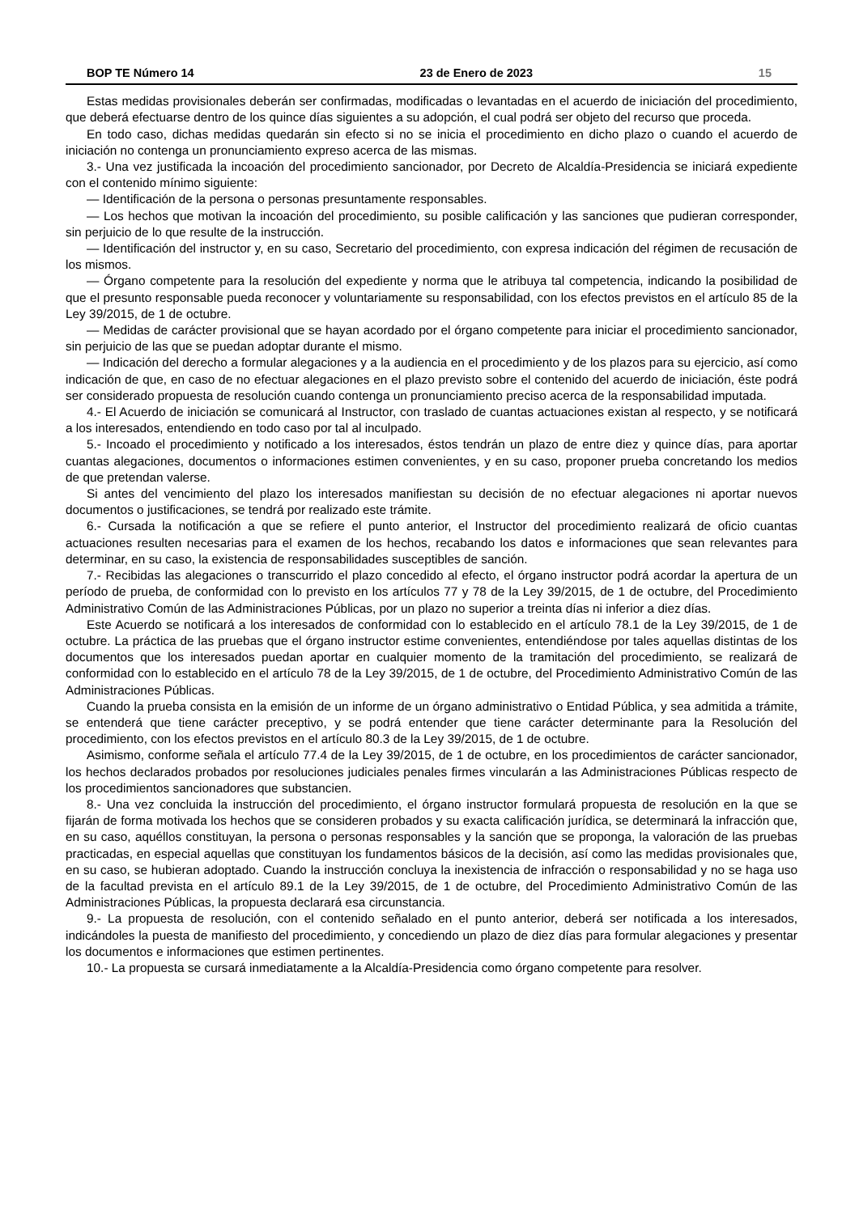BOP TE Número 14 23 de Enero de 2023 15
Estas medidas provisionales deberán ser confirmadas, modificadas o levantadas en el acuerdo de iniciación del procedimiento, que deberá efectuarse dentro de los quince días siguientes a su adopción, el cual podrá ser objeto del recurso que proceda.
En todo caso, dichas medidas quedarán sin efecto si no se inicia el procedimiento en dicho plazo o cuando el acuerdo de iniciación no contenga un pronunciamiento expreso acerca de las mismas.
3.- Una vez justificada la incoación del procedimiento sancionador, por Decreto de Alcaldía-Presidencia se iniciará expediente con el contenido mínimo siguiente:
— Identificación de la persona o personas presuntamente responsables.
— Los hechos que motivan la incoación del procedimiento, su posible calificación y las sanciones que pudieran corresponder, sin perjuicio de lo que resulte de la instrucción.
— Identificación del instructor y, en su caso, Secretario del procedimiento, con expresa indicación del régimen de recusación de los mismos.
— Órgano competente para la resolución del expediente y norma que le atribuya tal competencia, indicando la posibilidad de que el presunto responsable pueda reconocer y voluntariamente su responsabilidad, con los efectos previstos en el artículo 85 de la Ley 39/2015, de 1 de octubre.
— Medidas de carácter provisional que se hayan acordado por el órgano competente para iniciar el procedimiento sancionador, sin perjuicio de las que se puedan adoptar durante el mismo.
— Indicación del derecho a formular alegaciones y a la audiencia en el procedimiento y de los plazos para su ejercicio, así como indicación de que, en caso de no efectuar alegaciones en el plazo previsto sobre el contenido del acuerdo de iniciación, éste podrá ser considerado propuesta de resolución cuando contenga un pronunciamiento preciso acerca de la responsabilidad imputada.
4.- El Acuerdo de iniciación se comunicará al Instructor, con traslado de cuantas actuaciones existan al respecto, y se notificará a los interesados, entendiendo en todo caso por tal al inculpado.
5.- Incoado el procedimiento y notificado a los interesados, éstos tendrán un plazo de entre diez y quince días, para aportar cuantas alegaciones, documentos o informaciones estimen convenientes, y en su caso, proponer prueba concretando los medios de que pretendan valerse.
Si antes del vencimiento del plazo los interesados manifiestan su decisión de no efectuar alegaciones ni aportar nuevos documentos o justificaciones, se tendrá por realizado este trámite.
6.- Cursada la notificación a que se refiere el punto anterior, el Instructor del procedimiento realizará de oficio cuantas actuaciones resulten necesarias para el examen de los hechos, recabando los datos e informaciones que sean relevantes para determinar, en su caso, la existencia de responsabilidades susceptibles de sanción.
7.- Recibidas las alegaciones o transcurrido el plazo concedido al efecto, el órgano instructor podrá acordar la apertura de un período de prueba, de conformidad con lo previsto en los artículos 77 y 78 de la Ley 39/2015, de 1 de octubre, del Procedimiento Administrativo Común de las Administraciones Públicas, por un plazo no superior a treinta días ni inferior a diez días.
Este Acuerdo se notificará a los interesados de conformidad con lo establecido en el artículo 78.1 de la Ley 39/2015, de 1 de octubre. La práctica de las pruebas que el órgano instructor estime convenientes, entendiéndose por tales aquellas distintas de los documentos que los interesados puedan aportar en cualquier momento de la tramitación del procedimiento, se realizará de conformidad con lo establecido en el artículo 78 de la Ley 39/2015, de 1 de octubre, del Procedimiento Administrativo Común de las Administraciones Públicas.
Cuando la prueba consista en la emisión de un informe de un órgano administrativo o Entidad Pública, y sea admitida a trámite, se entenderá que tiene carácter preceptivo, y se podrá entender que tiene carácter determinante para la Resolución del procedimiento, con los efectos previstos en el artículo 80.3 de la Ley 39/2015, de 1 de octubre.
Asimismo, conforme señala el artículo 77.4 de la Ley 39/2015, de 1 de octubre, en los procedimientos de carácter sancionador, los hechos declarados probados por resoluciones judiciales penales firmes vincularán a las Administraciones Públicas respecto de los procedimientos sancionadores que substancien.
8.- Una vez concluida la instrucción del procedimiento, el órgano instructor formulará propuesta de resolución en la que se fijarán de forma motivada los hechos que se consideren probados y su exacta calificación jurídica, se determinará la infracción que, en su caso, aquéllos constituyan, la persona o personas responsables y la sanción que se proponga, la valoración de las pruebas practicadas, en especial aquellas que constituyan los fundamentos básicos de la decisión, así como las medidas provisionales que, en su caso, se hubieran adoptado. Cuando la instrucción concluya la inexistencia de infracción o responsabilidad y no se haga uso de la facultad prevista en el artículo 89.1 de la Ley 39/2015, de 1 de octubre, del Procedimiento Administrativo Común de las Administraciones Públicas, la propuesta declarará esa circunstancia.
9.- La propuesta de resolución, con el contenido señalado en el punto anterior, deberá ser notificada a los interesados, indicándoles la puesta de manifiesto del procedimiento, y concediendo un plazo de diez días para formular alegaciones y presentar los documentos e informaciones que estimen pertinentes.
10.- La propuesta se cursará inmediatamente a la Alcaldía-Presidencia como órgano competente para resolver.